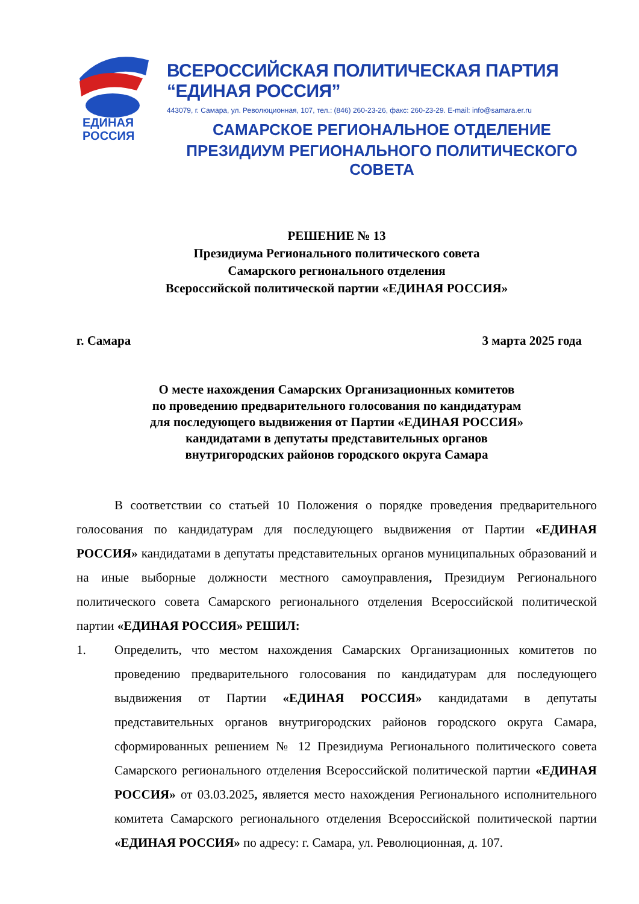ЕДИНАЯ
РОССИЯ
ВСЕРОССИЙСКАЯ ПОЛИТИЧЕСКАЯ ПАРТИЯ “ЕДИНАЯ РОССИЯ”
443079, г. Самара, ул. Революционная, 107, тел.: (846) 260-23-26, факс: 260-23-29. E-mail: info@samara.er.ru
САМАРСКОЕ РЕГИОНАЛЬНОЕ ОТДЕЛЕНИЕ
ПРЕЗИДИУМ РЕГИОНАЛЬНОГО ПОЛИТИЧЕСКОГО СОВЕТА
РЕШЕНИЕ № 13
Президиума Регионального политического совета
Самарского регионального отделения
Всероссийской политической партии «ЕДИНАЯ РОССИЯ»
г. Самара 3 марта 2025 года
О месте нахождения Самарских Организационных комитетов
по проведению предварительного голосования по кандидатурам
для последующего выдвижения от Партии «ЕДИНАЯ РОССИЯ»
кандидатами в депутаты представительных органов
внутригородских районов городского округа Самара
В соответствии со статьей 10 Положения о порядке проведения предварительного голосования по кандидатурам для последующего выдвижения от Партии «ЕДИНАЯ РОССИЯ» кандидатами в депутаты представительных органов муниципальных образований и на иные выборные должности местного самоуправления, Президиум Регионального политического совета Самарского регионального отделения Всероссийской политической партии «ЕДИНАЯ РОССИЯ» РЕШИЛ:
1. Определить, что местом нахождения Самарских Организационных комитетов по проведению предварительного голосования по кандидатурам для последующего выдвижения от Партии «ЕДИНАЯ РОССИЯ» кандидатами в депутаты представительных органов внутригородских районов городского округа Самара, сформированных решением № 12 Президиума Регионального политического совета Самарского регионального отделения Всероссийской политической партии «ЕДИНАЯ РОССИЯ» от 03.03.2025, является место нахождения Регионального исполнительного комитета Самарского регионального отделения Всероссийской политической партии «ЕДИНАЯ РОССИЯ» по адресу: г. Самара, ул. Революционная, д. 107.